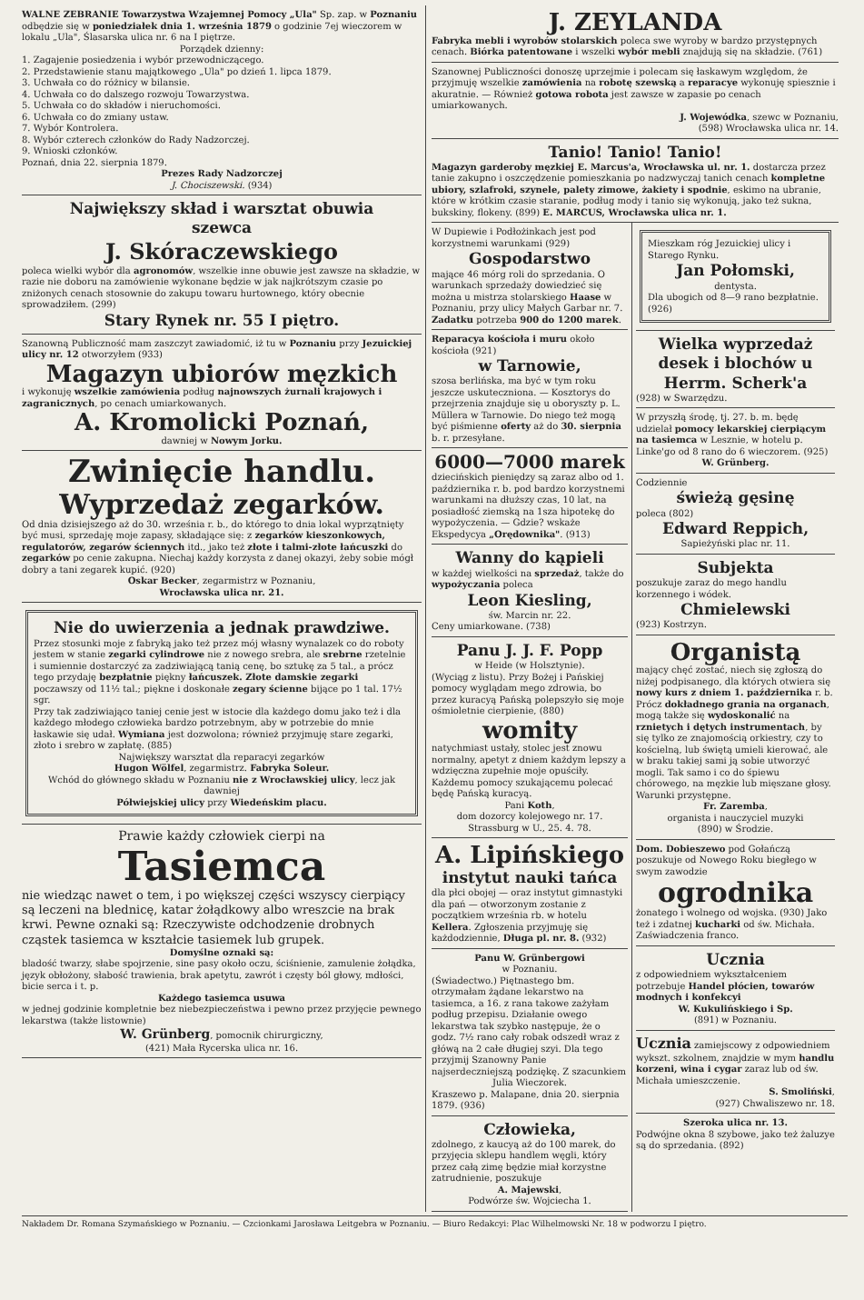WALNE ZEBRANIE Towarzystwa Wzajemnej Pomocy „Ula" Sp. zap. w Poznaniu odbędzie się w poniedziałek dnia 1. września 1879 o godzinie 7ej wieczorem w lokalu „Ula", Ślasarska ulica nr. 6 na I piętrze.
Porządek dzienny:
1. Zagajenie posiedzenia i wybór przewodniczącego.
2. Przedstawienie stanu majątkowego „Ula" po dzień 1. lipca 1879.
3. Uchwała co do różnicy w bilansie.
4. Uchwała co do dalszego rozwoju Towarzystwa.
5. Uchwała co do składów i nieruchomości.
6. Uchwała co do zmiany ustaw.
7. Wybór Kontrolera.
8. Wybór czterech członków do Rady Nadzorczej.
9. Wnioski członków.
Poznań, dnia 22. sierpnia 1879.
Prezes Rady Nadzorczej
J. Chociszewski. (934)
Największy skład i warsztat obuwia
szewca
J. Skóraczewskiego
poleca wielki wybór dla agronomów, wszelkie inne obuwie jest zawsze na składzie, w razie nie doboru na zamówienie wykonane będzie w jak najkrótszym czasie po zniżonych cenach stosownie do zakupu towaru hurtownego, który obecnie sprowadziłem. (299)
Stary Rynek nr. 55 I piętro.
Szanowną Publiczność mam zaszczyt zawiadomić, iż tu w Poznaniu przy Jezuickiej ulicy nr. 12 otworzyłem (933)
Magazyn ubiorów męzkich
i wykonuję wszelkie zamówienia podług najnowszych żurnali krajowych i zagranicznych, po cenach umiarkowanych.
A. Kromolicki Poznań,
dawniej w Nowym Jorku.
Zwinięcie handlu.
Wyprzedaż zegarków.
Od dnia dzisiejszego aż do 30. września r. b., do którego to dnia lokal wyprzątnięty być musi, sprzedaję moje zapasy, składające się: z zegarków kieszonkowych, regulatorów, zegarów ściennych itd., jako też złote i talmi-złote łańcuszki do zegarków po cenie zakupna. Niechaj każdy korzysta z danej okazyi, żeby sobie mógł dobry a tani zegarek kupić. (920)
Oskar Becker, zegarmistrz w Poznaniu,
Wrocławska ulica nr. 21.
Nie do uwierzenia a jednak prawdziwe.
Przez stosunki moje z fabryką jako też przez mój własny wynalazek co do roboty jestem w stanie zegarki cylindrowe nie z nowego srebra, ale srebrne rzetelnie i sumiennie dostarczyć za zadziwiającą tanią cenę, bo sztukę za 5 tal., a prócz tego przydaję bezpłatnie piękny łańcuszek. Złote damskie zegarki poczawszy od 11½ tal.; piękne i doskonałe zegary ścienne bijące po 1 tal. 17½ sgr.
Przy tak zadziwiająco taniej cenie jest w istocie dla każdego domu jako też i dla każdego młodego człowieka bardzo potrzebnym, aby w potrzebie do mnie łaskawie się udał. Wymiana jest dozwolona; również przyjmuję stare zegarki, złoto i srebro w zapłatę. (885)
Największy warsztat dla reparacyi zegarków
Hugon Wölfel, zegarmistrz. Fabryka Soleur.
Wchód do głównego składu w Poznaniu nie z Wrocławskiej ulicy, lecz jak dawniej
Półwiejskiej ulicy przy Wiedeńskim placu.
Prawie każdy człowiek cierpi na
Tasiemca
nie wiedząc nawet o tem, i po większej części wszyscy cierpiący są leczeni na blednicę, katar żołądkowy albo wreszcie na brak krwi. Pewne oznaki są: Rzeczywiste odchodzenie drobnych cząstek tasiemca w kształcie tasiemek lub grupek.
Domyślne oznaki są:
bladość twarzy, słabe spojrzenie, sine pasy około oczu, ściśnienie, zamulenie żołądka, język obłożony, słabość trawienia, brak apetytu, zawrót i częsty ból głowy, mdłości, bicie serca i t. p.
Każdego tasiemca usuwa
w jednej godzinie kompletnie bez niebezpieczeństwa i pewno przez przyjęcie pewnego lekarstwa (także listownie)
W. Grünberg, pomocnik chirurgiczny,
(421) Mała Rycerska ulica nr. 16.
J. ZEYLANDA
Fabryka mebli i wyrobów stolarskich poleca swe wyroby w bardzo przystępnych cenach. Biórka patentowane i wszelki wybór mebli znajdują się na składzie. (761)
Szanownej Publiczności donoszę uprzejmie i polecam się łaskawym względom, że przyjmuję wszelkie zamówienia na robotę szewską a reparacye wykonuję spiesznie i akuratnie. — Również gotowa robota jest zawsze w zapasie po cenach umiarkowanych.
J. Wojewódka, szewc w Poznaniu,
(598) Wrocławska ulica nr. 14.
Tanio! Tanio! Tanio!
Magazyn garderoby męzkiej E. Marcus'a, Wrocławska ul. nr. 1. dostarcza przez tanie zakupno i oszczędzenie pomieszkania po nadzwyczaj tanich cenach kompletne ubiory, szlafroki, szynele, palety zimowe, żakiety i spodnie, eskimo na ubranie, które w krótkim czasie staranie, podług mody i tanio się wykonują, jako też sukna, bukskiny, flokeny. (899) E. MARCUS, Wrocławska ulica nr. 1.
W Dupiewie i Podłożinkach jest pod korzystnemi warunkami (929)
Gospodarstwo
mające 46 mórg roli do sprzedania. O warunkach sprzedaży dowiedzieć się można u mistrza stolarskiego Haase w Poznaniu, przy ulicy Małych Garbar nr. 7. Zadatku potrzeba 900 do 1200 marek.
Reparacya kościoła i muru około kościoła (921)
w Tarnowie,
szosa berlińska, ma być w tym roku jeszcze uskuteczniona. — Kosztorys do przejrzenia znajduje się u oboryszty p. L. Müllera w Tarnowie. Do niego też mogą być piśmienne oferty aż do 30. sierpnia b. r. przesyłane.
6000—7000 marek
dziecińskich pieniędzy są zaraz albo od 1. października r. b. pod bardzo korzystnemi warunkami na dłuższy czas, 10 lat, na posiadłość ziemską na 1sza hipotekę do wypożyczenia. — Gdzie? wskaże Ekspedycya „Orędownika". (913)
Wanny do kąpieli
w każdej wielkości na sprzedaż, także do wypożyczania poleca
Leon Kiesling,
św. Marcin nr. 22.
Ceny umiarkowane. (738)
Panu J. J. F. Popp
w Heide (w Holsztynie).
(Wyciąg z listu). Przy Bożej i Pańskiej pomocy wyglądam mego zdrowia, bo przez kuracyą Pańską polepszyło się moje ośmioletnie cierpienie, (880)
womity
natychmiast ustały, stolec jest znowu normalny, apetyt z dniem każdym lepszy a wdzięczna zupełnie moje opuściły. Każdemu pomocy szukającemu polecać będę Pańską kuracyą.
Pani Koth,
dom dozorcy kolejowego nr. 17.
Strassburg w U., 25. 4. 78.
A. Lipińskiego
instytut nauki tańca
dla płci obojej — oraz instytut gimnastyki dla pań — otworzonym zostanie z początkiem września rb. w hotelu Kellera. Zgłoszenia przyjmuję się każdodziennie, Długa pl. nr. 8. (932)
Panu W. Grünbergowi
w Poznaniu.
(Świadectwo.) Piętnastego bm. otrzymałam żądane lekarstwo na tasiemca, a 16. z rana takowe zażyłam podług przepisu. Działanie owego lekarstwa tak szybko następuje, że o godz. 7½ rano cały robak odszedł wraz z główą na 2 całe długiej szyi. Dla tego przyjmij Szanowny Panie najserdeczniejszą podziękę. Z szacunkiem
Julia Wieczorek.
Kraszewo p. Malapane, dnia 20. sierpnia 1879. (936)
Człowieka,
zdolnego, z kaucyą aż do 100 marek, do przyjęcia sklepu handlem węgli, który przez całą zimę będzie miał korzystne zatrudnienie, poszukuje
A. Majewski,
Podwórze św. Wojciecha 1.
Mieszkam róg Jezuickiej ulicy i Starego Rynku.
Jan Połomski,
dentysta.
Dla ubogich od 8—9 rano bezpłatnie. (926)
Wielka wyprzedaż
desek i blochów u
Herrm. Scherk'a
(928) w Swarzędzu.
W przyszłą środę, tj. 27. b. m. będę udzielał pomocy lekarskiej cierpiącym na tasiemca w Lesznie, w hotelu p. Linke'go od 8 rano do 6 wieczorem. (925)
W. Grünberg.
Codziennie
świeżą gęsinę
poleca (802)
Edward Reppich,
Sapieżyński plac nr. 11.
Subjekta
poszukuje zaraz do mego handlu korzennego i wódek.
Chmielewski
(923) Kostrzyn.
Organistą
mający chęć zostać, niech się zgłoszą do niżej podpisanego, dla których otwiera się nowy kurs z dniem 1. października r. b. Prócz dokładnego grania na organach, mogą także się wydoskonalić na rznietych i dętych instrumentach, by się tylko ze znajomością orkiestry, czy to kościelną, lub świętą umieli kierować, ale w braku takiej sami ją sobie utworzyć mogli. Tak samo i co do śpiewu chórowego, na męzkie lub mięszane głosy. Warunki przystępne.
Fr. Zaremba,
organista i nauczyciel muzyki
(890) w Środzie.
Dom. Dobieszewo pod Gołańczą poszukuje od Nowego Roku biegłego w swym zawodzie
ogrodnika
żonatego i wolnego od wojska. (930) Jako też i zdatnej kucharki od św. Michała. Zaświadczenia franco.
Ucznia
z odpowiedniem wykształceniem potrzebuje Handel płócien, towarów modnych i konfekcyi
W. Kukulińskiego i Sp.
(891) w Poznaniu.
Ucznia zamiejscowy z odpowiedniem wykszt. szkolnem, znajdzie w mym handlu korzeni, wina i cygar zaraz lub od św. Michała umieszczenie.
S. Smoliński,
(927) Chwaliszewo nr. 18.
Szeroka ulica nr. 13.
Podwójne okna 8 szybowe, jako też żaluzye są do sprzedania. (892)
Nakładem Dr. Romana Szymańskiego w Poznaniu. — Czcionkami Jarosława Leitgebra w Poznaniu. — Biuro Redakcyi: Plac Wilhelmowski Nr. 18 w podworzu I piętro.